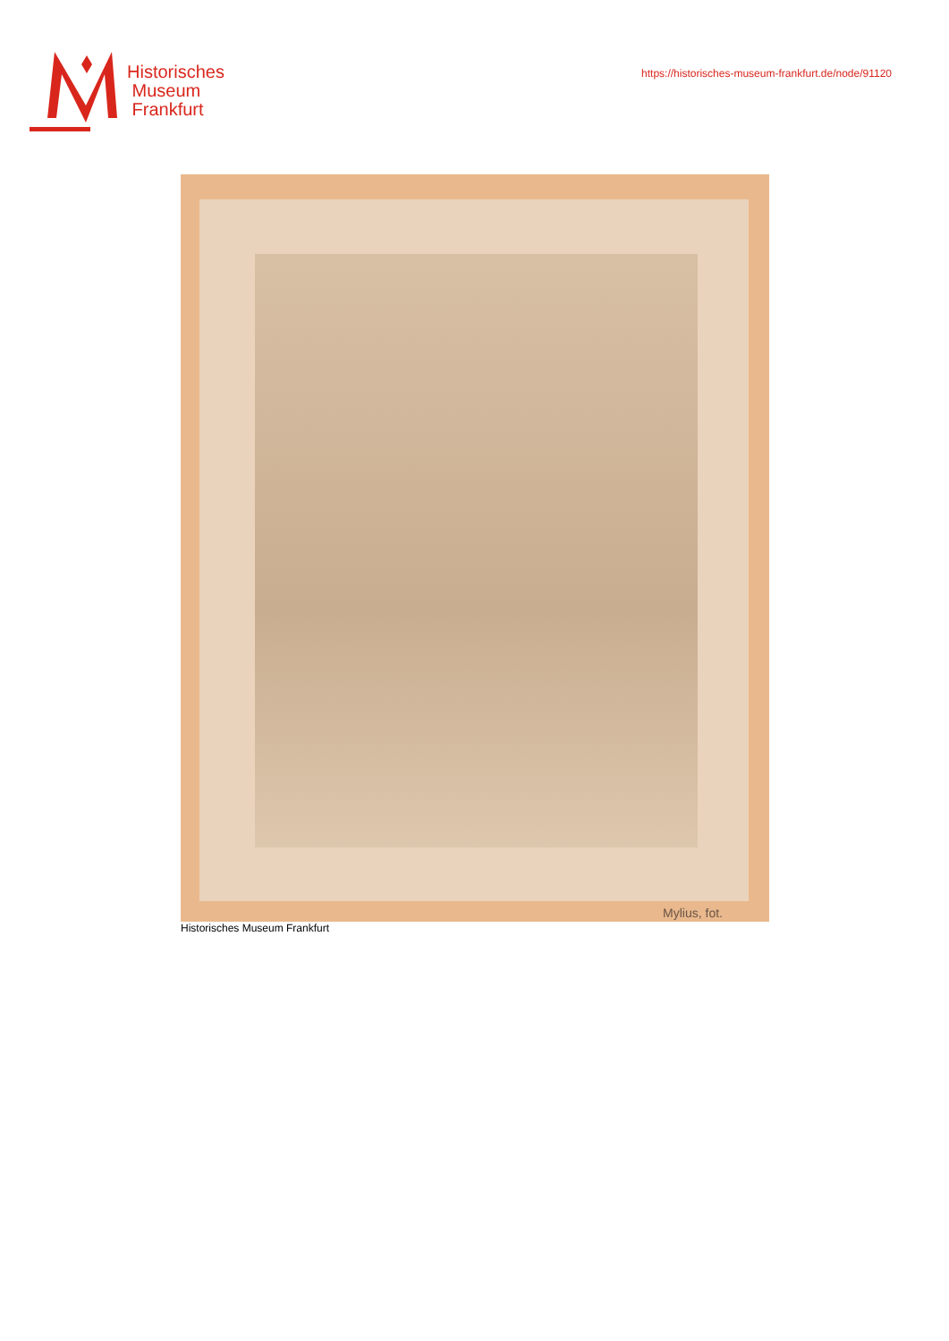Historisches
Museum
Frankfurt
https://historisches-museum-frankfurt.de/node/91120
Mylius, fot.
Historisches Museum Frankfurt